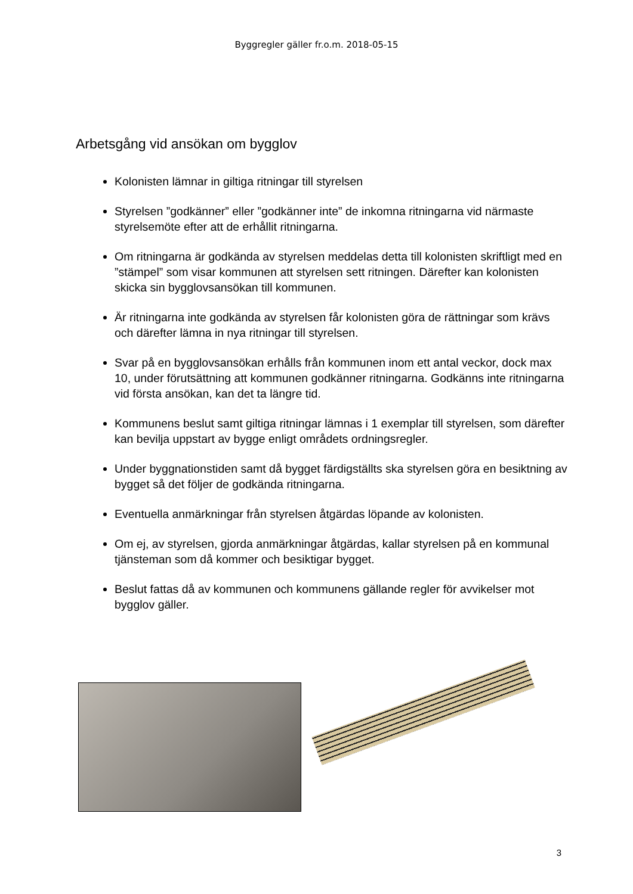Byggregler gäller fr.o.m. 2018-05-15
Arbetsgång vid ansökan om bygglov
Kolonisten lämnar in giltiga ritningar till styrelsen
Styrelsen ”godkänner” eller ”godkänner inte” de inkomna ritningarna vid närmaste styrelsemöte efter att de erhållit ritningarna.
Om ritningarna är godkända av styrelsen meddelas detta till kolonisten skriftligt med en ”stämpel” som visar kommunen att styrelsen sett ritningen. Därefter kan kolonisten skicka sin bygglovsansökan till kommunen.
Är ritningarna inte godkända av styrelsen får kolonisten göra de rättningar som krävs och därefter lämna in nya ritningar till styrelsen.
Svar på en bygglovsansökan erhålls från kommunen inom ett antal veckor, dock max 10, under förutsättning att kommunen godkänner ritningarna. Godkänns inte ritningarna vid första ansökan, kan det ta längre tid.
Kommunens beslut samt giltiga ritningar lämnas i 1 exemplar till styrelsen, som därefter kan bevilja uppstart av bygge enligt områdets ordningsregler.
Under byggnationstiden samt då bygget färdigställts ska styrelsen göra en besiktning av bygget så det följer de godkända ritningarna.
Eventuella anmärkningar från styrelsen åtgärdas löpande av kolonisten.
Om ej, av styrelsen, gjorda anmärkningar åtgärdas, kallar styrelsen på en kommunal tjänsteman som då kommer och besiktigar bygget.
Beslut fattas då av kommunen och kommunens gällande regler för avvikelser mot bygglov gäller.
3